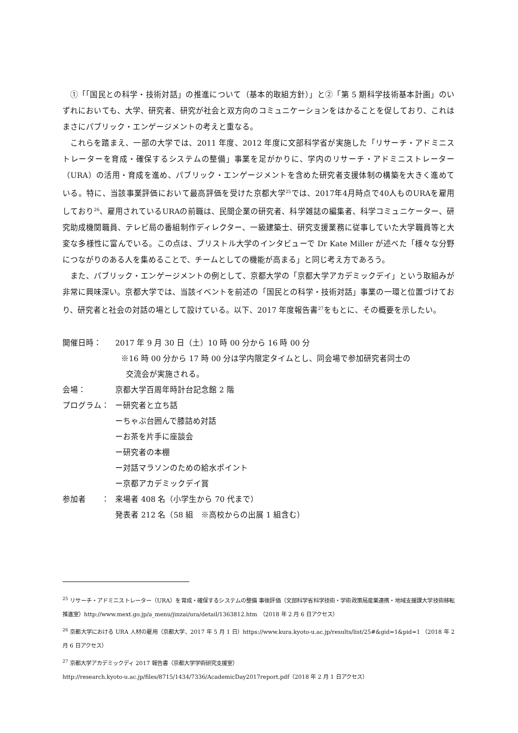①「「国民との科学・技術対話」の推進について（基本的取組方針）」と②「第 5 期科学技術基本計画」のいずれにおいても、大学、研究者、研究が社会と双方向のコミュニケーションをはかることを促しており、これはまさにパブリック・エンゲージメントの考えと重なる。
これらを踏まえ、一部の大学では、2011 年度、2012 年度に文部科学省が実施した「リサーチ・アドミニストレーターを育成・確保するシステムの整備」事業を足がかりに、学内のリサーチ・アドミニストレーター（URA）の活用・育成を進め、パブリック・エンゲージメントを含めた研究者支援体制の構築を大きく進めている。特に、当該事業評価において最高評価を受けた京都大学<sup>25</sup>では、2017年4月時点で40人ものURAを雇用しており<sup>26</sup>、雇用されているURAの前職は、民間企業の研究者、科学雑誌の編集者、科学コミュニケーター、研究助成機関職員、テレビ局の番組制作ディレクター、一級建築士、研究支援業務に従事していた大学職員等と大変な多様性に富んでいる。この点は、ブリストル大学のインタビューで Dr Kate Miller が述べた「様々な分野につながりのある人を集めることで、チームとしての機能が高まる」と同じ考え方であろう。
また、パブリック・エンゲージメントの例として、京都大学の「京都大学アカデミックデイ」という取組みが非常に興味深い。京都大学では、当該イベントを前述の「国民との科学・技術対話」事業の一環と位置づけており、研究者と社会の対話の場として設けている。以下、2017 年度報告書<sup>27</sup>をもとに、その概要を示したい。
開催日時： 2017 年 9 月 30 日（土）10 時 00 分から 16 時 00 分
※16 時 00 分から 17 時 00 分は学内限定タイムとし、同会場で参加研究者同士の
交流会が実施される。
会場： 京都大学百周年時計台記念館 2 階
プログラム： ー研究者と立ち話
ーちゃぶ台囲んで膝詰め対話
ーお茶を片手に座談会
ー研究者の本棚
ー対話マラソンのための給水ポイント
ー京都アカデミックデイ賞
参加者　　： 来場者 408 名（小学生から 70 代まで）
発表者 212 名（58 組　※高校からの出展 1 組含む）
<sup>25</sup> リサーチ・アドミニストレーター（URA）を育成・確保するシステムの整備 事後評価（文部科学省科学技術・学術政策局産業連携・地域支援課大学技術移転推進室）http://www.mext.go.jp/a_menu/jinzai/ura/detail/1363812.htm　（2018 年 2 月 6 日アクセス）
<sup>26</sup> 京都大学における URA 人材の雇用（京都大学、2017 年 5 月 1 日）https://www.kura.kyoto-u.ac.jp/results/list/25#&gid=1&pid=1 （2018 年 2 月 6 日アクセス）
<sup>27</sup> 京都大学アカデミックディ 2017 報告書（京都大学学術研究支援室）
http://research.kyoto-u.ac.jp/files/8715/1434/7336/AcademicDay2017report.pdf（2018 年 2 月 1 日アクセス）